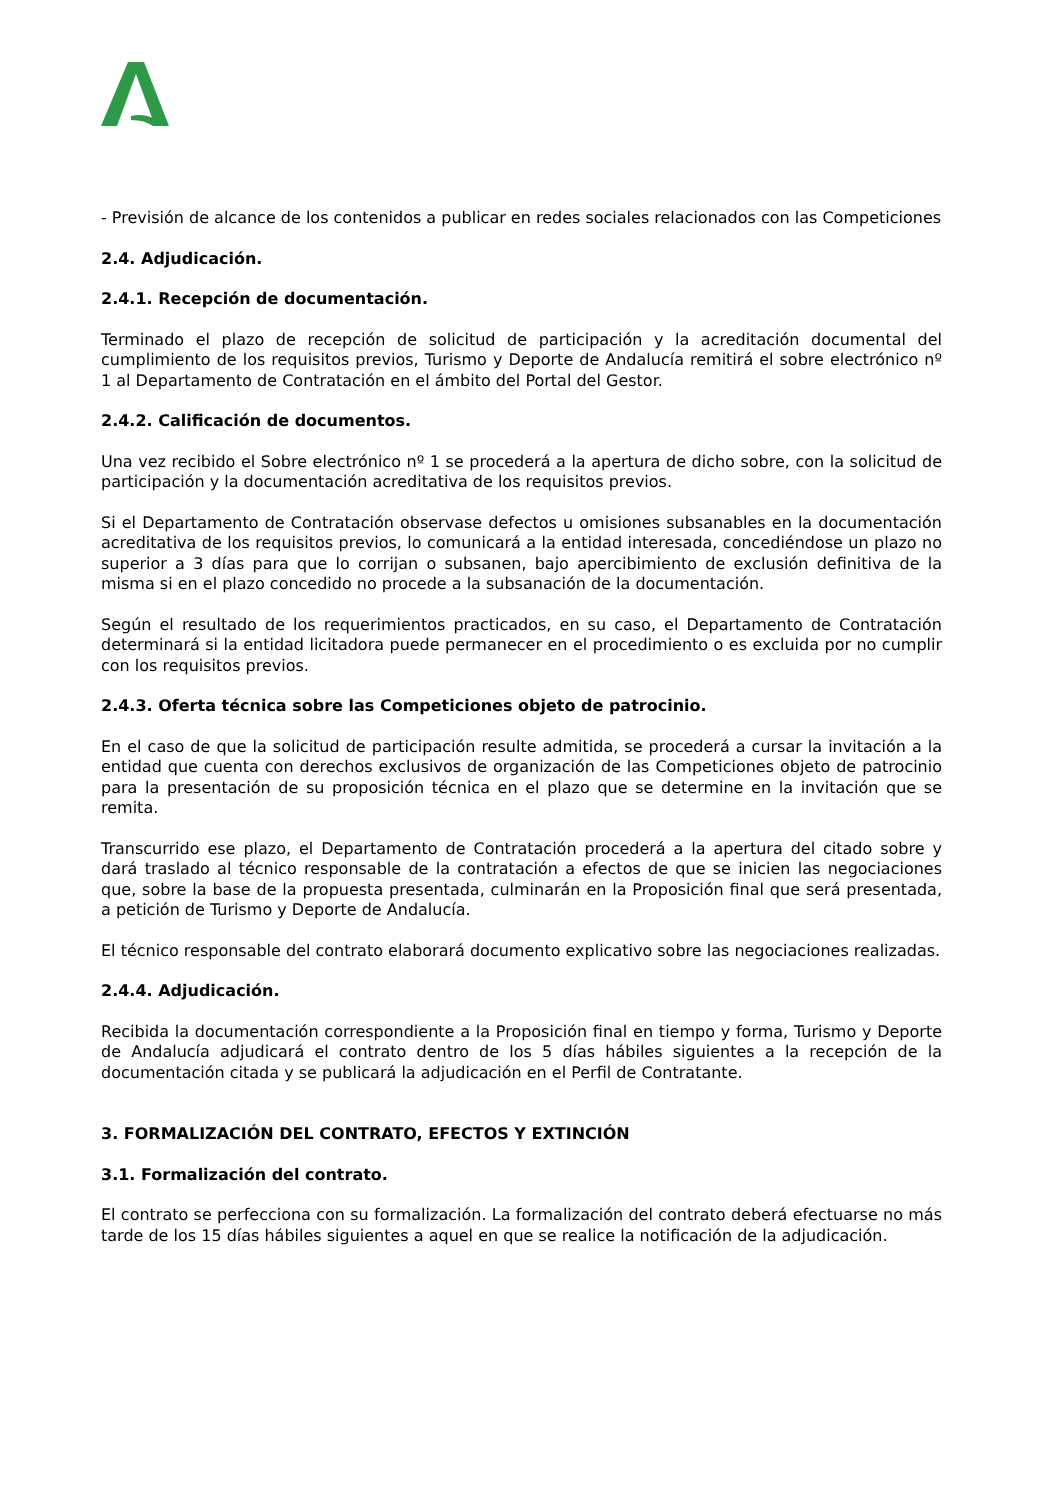- Previsión de alcance de los contenidos a publicar en redes sociales relacionados con las Competiciones
2.4. Adjudicación.
2.4.1. Recepción de documentación.
Terminado el plazo de recepción de solicitud de participación y la acreditación documental del cumplimiento de los requisitos previos, Turismo y Deporte de Andalucía remitirá el sobre electrónico nº 1 al Departamento de Contratación en el ámbito del Portal del Gestor.
2.4.2. Calificación de documentos.
Una vez recibido el Sobre electrónico nº 1 se procederá a la apertura de dicho sobre, con la solicitud de participación y la documentación acreditativa de los requisitos previos.
Si el Departamento de Contratación observase defectos u omisiones subsanables en la documentación acreditativa de los requisitos previos, lo comunicará a la entidad interesada, concediéndose un plazo no superior a 3 días para que lo corrijan o subsanen, bajo apercibimiento de exclusión definitiva de la misma si en el plazo concedido no procede a la subsanación de la documentación.
Según el resultado de los requerimientos practicados, en su caso, el Departamento de Contratación determinará si la entidad licitadora puede permanecer en el procedimiento o es excluida por no cumplir con los requisitos previos.
2.4.3. Oferta técnica sobre las Competiciones objeto de patrocinio.
En el caso de que la solicitud de participación resulte admitida, se procederá a cursar la invitación a la entidad que cuenta con derechos exclusivos de organización de las Competiciones objeto de patrocinio para la presentación de su proposición técnica en el plazo que se determine en la invitación que se remita.
Transcurrido ese plazo, el Departamento de Contratación procederá a la apertura del citado sobre y dará traslado al técnico responsable de la contratación a efectos de que se inicien las negociaciones que, sobre la base de la propuesta presentada, culminarán en la Proposición final que será presentada, a petición de Turismo y Deporte de Andalucía.
El técnico responsable del contrato elaborará documento explicativo sobre las negociaciones realizadas.
2.4.4. Adjudicación.
Recibida la documentación correspondiente a la Proposición final en tiempo y forma, Turismo y Deporte de Andalucía adjudicará el contrato dentro de los 5 días hábiles siguientes a la recepción de la documentación citada y se publicará la adjudicación en el Perfil de Contratante.
3. FORMALIZACIÓN DEL CONTRATO, EFECTOS Y EXTINCIÓN
3.1. Formalización del contrato.
El contrato se perfecciona con su formalización. La formalización del contrato deberá efectuarse no más tarde de los 15 días hábiles siguientes a aquel en que se realice la notificación de la adjudicación.